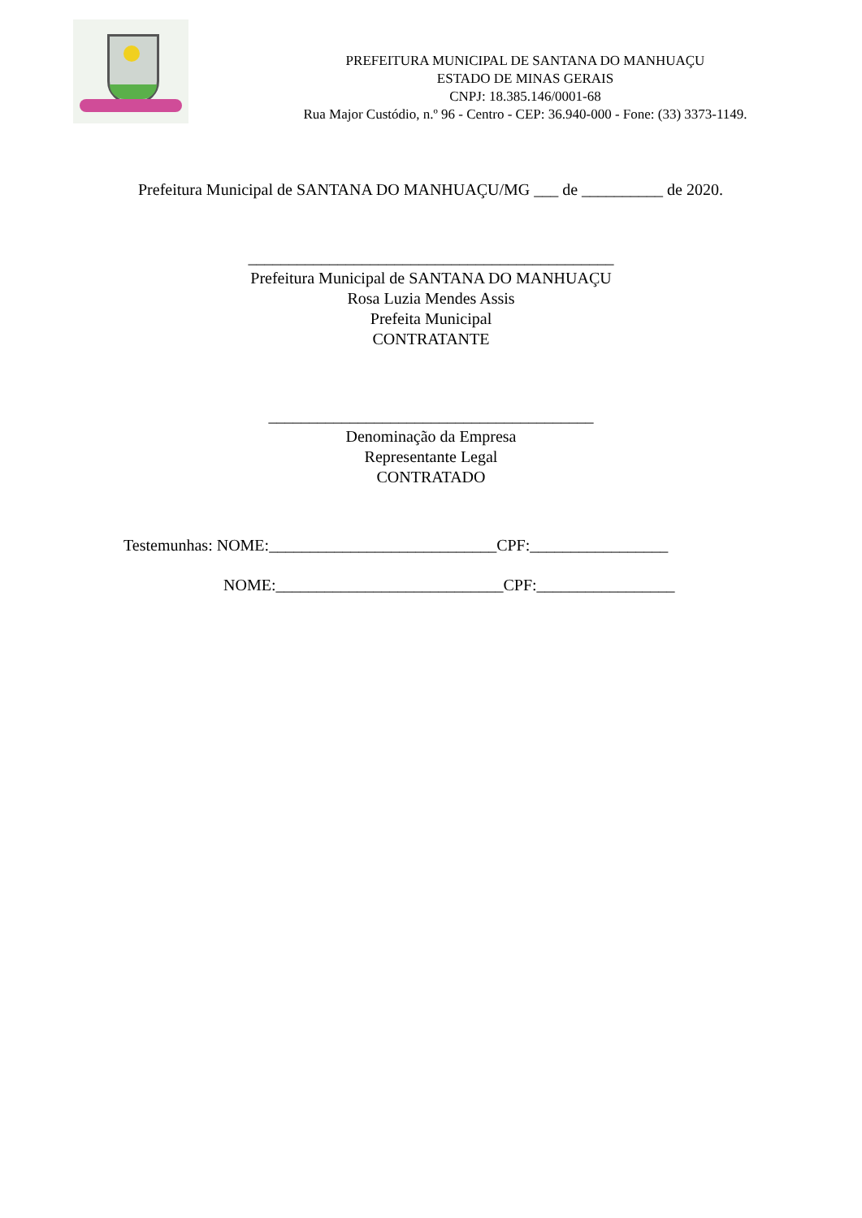PREFEITURA MUNICIPAL DE SANTANA DO MANHUAÇU
ESTADO DE MINAS GERAIS
CNPJ: 18.385.146/0001-68
Rua Major Custódio, n.º 96 - Centro - CEP: 36.940-000 - Fone: (33) 3373-1149.
Prefeitura Municipal de SANTANA DO MANHUAÇU/MG ___ de __________ de 2020.
_____________________________________________
Prefeitura Municipal de SANTANA DO MANHUAÇU
Rosa Luzia Mendes Assis
Prefeita Municipal
CONTRATANTE
________________________________________
Denominação da Empresa
Representante Legal
CONTRATADO
Testemunhas: NOME:____________________________CPF:_________________
NOME:____________________________CPF:_________________